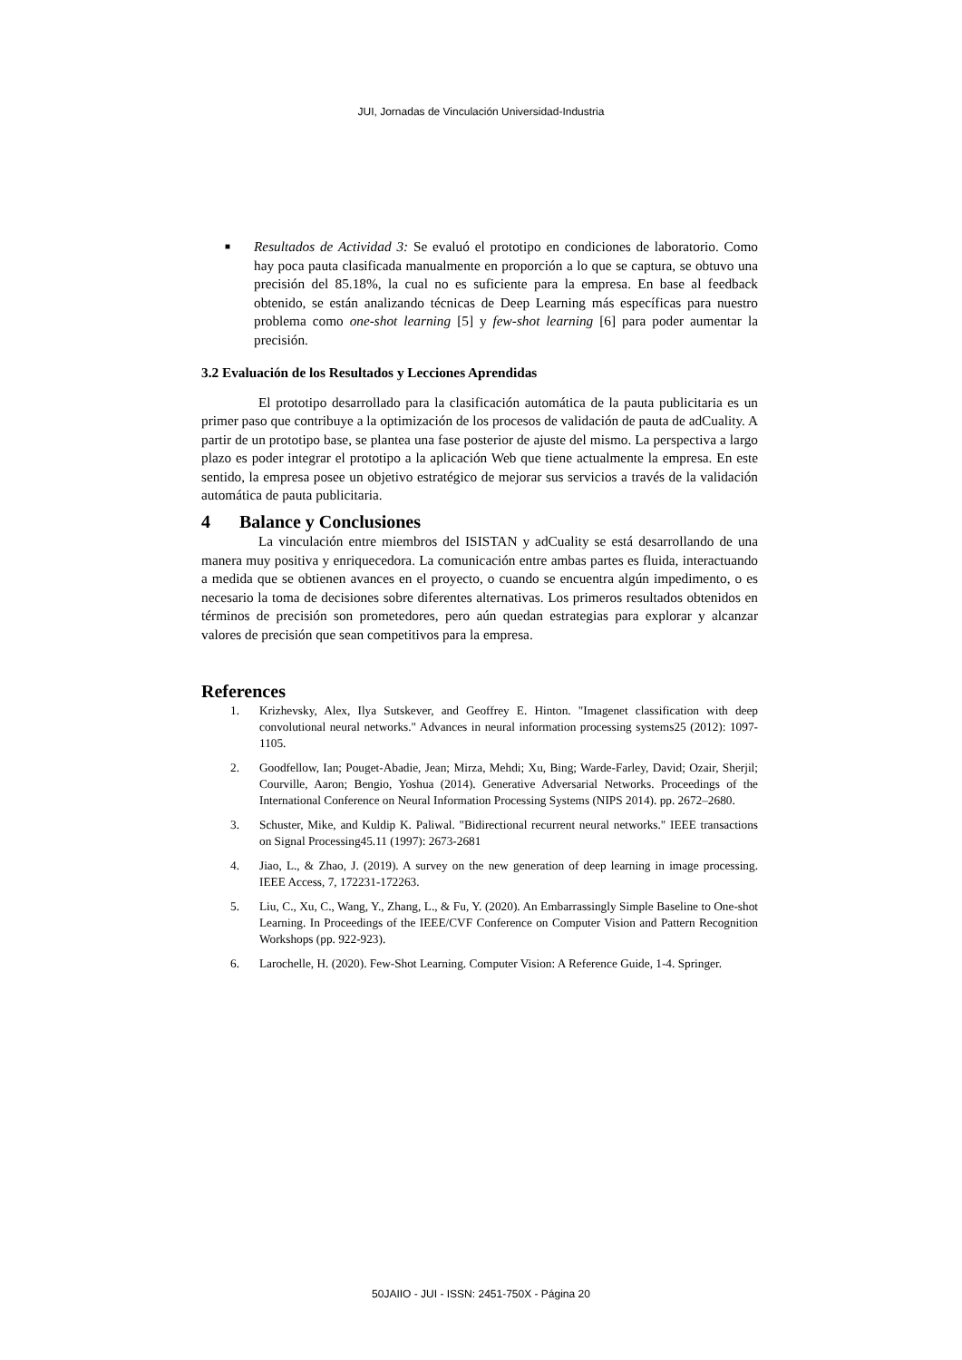JUI, Jornadas de Vinculación Universidad-Industria
■
Resultados de Actividad 3: Se evaluó el prototipo en condiciones de laboratorio. Como hay poca pauta clasificada manualmente en proporción a lo que se captura, se obtuvo una precisión del 85.18%, la cual no es suficiente para la empresa. En base al feedback obtenido, se están analizando técnicas de Deep Learning más específicas para nuestro problema como one-shot learning [5] y few-shot learning [6] para poder aumentar la precisión.
3.2 Evaluación de los Resultados y Lecciones Aprendidas
El prototipo desarrollado para la clasificación automática de la pauta publicitaria es un primer paso que contribuye a la optimización de los procesos de validación de pauta de adCuality. A partir de un prototipo base, se plantea una fase posterior de ajuste del mismo. La perspectiva a largo plazo es poder integrar el prototipo a la aplicación Web que tiene actualmente la empresa. En este sentido, la empresa posee un objetivo estratégico de mejorar sus servicios a través de la validación automática de pauta publicitaria.
4 Balance y Conclusiones
La vinculación entre miembros del ISISTAN y adCuality se está desarrollando de una manera muy positiva y enriquecedora. La comunicación entre ambas partes es fluida, interactuando a medida que se obtienen avances en el proyecto, o cuando se encuentra algún impedimento, o es necesario la toma de decisiones sobre diferentes alternativas. Los primeros resultados obtenidos en términos de precisión son prometedores, pero aún quedan estrategias para explorar y alcanzar valores de precisión que sean competitivos para la empresa.
References
1. Krizhevsky, Alex, Ilya Sutskever, and Geoffrey E. Hinton. "Imagenet classification with deep convolutional neural networks." Advances in neural information processing systems25 (2012): 1097-1105.
2. Goodfellow, Ian; Pouget-Abadie, Jean; Mirza, Mehdi; Xu, Bing; Warde-Farley, David; Ozair, Sherjil; Courville, Aaron; Bengio, Yoshua (2014). Generative Adversarial Networks. Proceedings of the International Conference on Neural Information Processing Systems (NIPS 2014). pp. 2672–2680.
3. Schuster, Mike, and Kuldip K. Paliwal. "Bidirectional recurrent neural networks." IEEE transactions on Signal Processing45.11 (1997): 2673-2681
4. Jiao, L., & Zhao, J. (2019). A survey on the new generation of deep learning in image processing. IEEE Access, 7, 172231-172263.
5. Liu, C., Xu, C., Wang, Y., Zhang, L., & Fu, Y. (2020). An Embarrassingly Simple Baseline to One-shot Learning. In Proceedings of the IEEE/CVF Conference on Computer Vision and Pattern Recognition Workshops (pp. 922-923).
6. Larochelle, H. (2020). Few-Shot Learning. Computer Vision: A Reference Guide, 1-4. Springer.
50JAIIO - JUI - ISSN: 2451-750X - Página 20